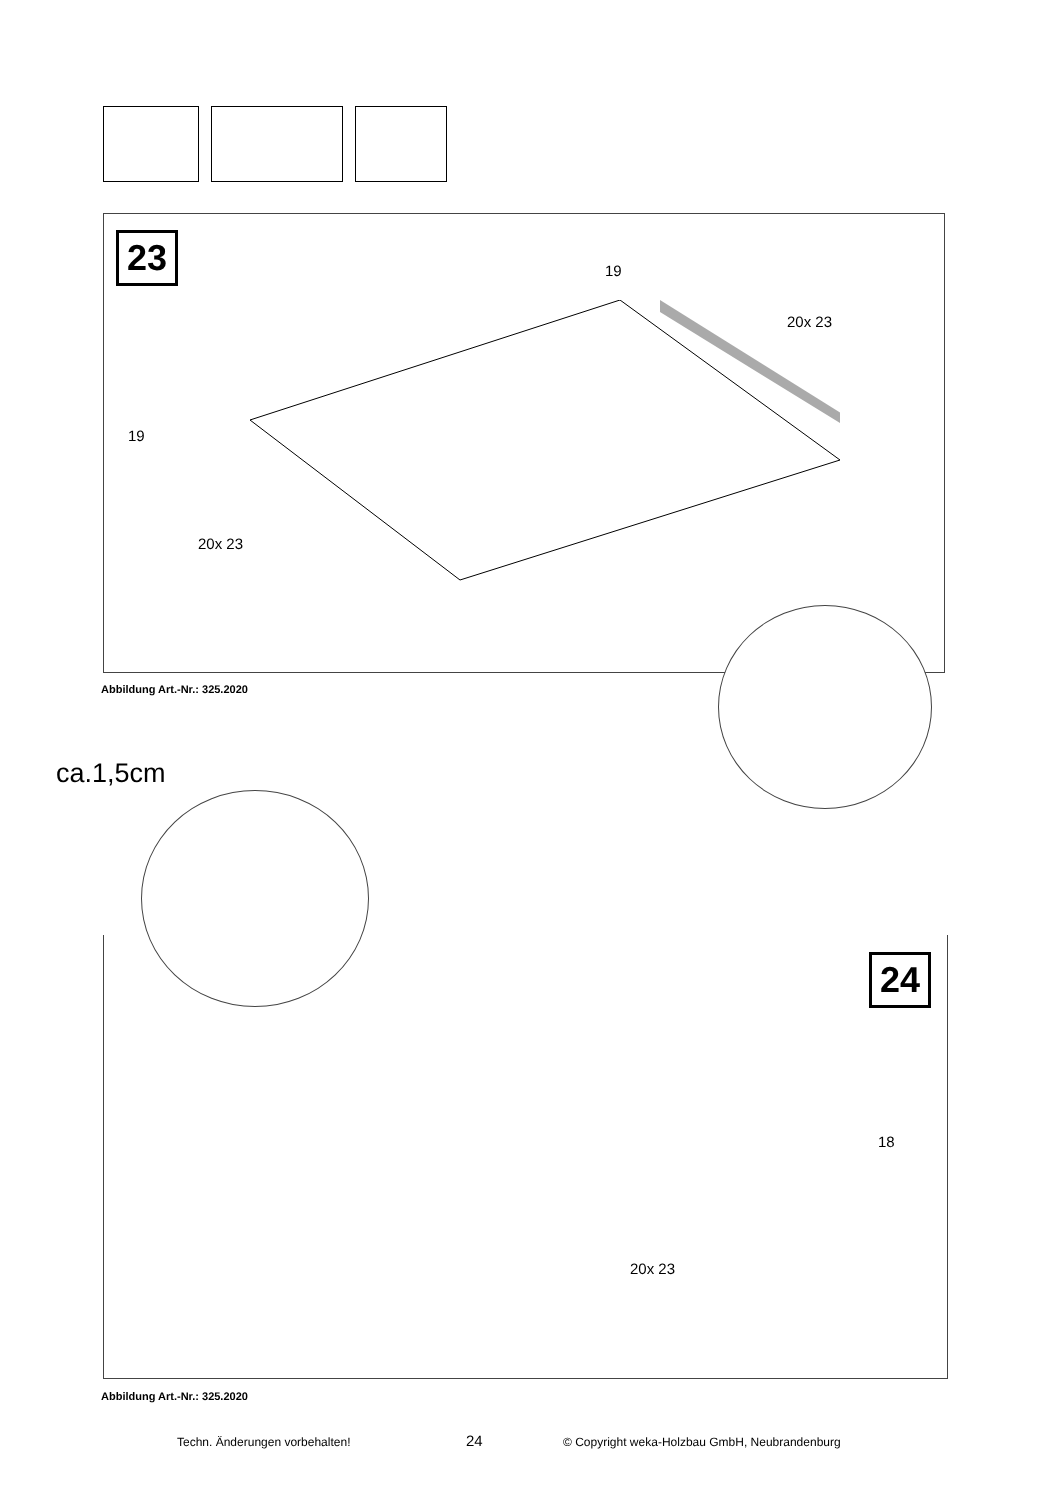23 19
20x 23
19
20x 23
Abbildung Art.-Nr.: 325.2020
ca.1,5cm
24
18
20x 23
Abbildung Art.-Nr.: 325.2020
Techn. Änderungen vorbehalten! 24 © Copyright weka-Holzbau GmbH, Neubrandenburg